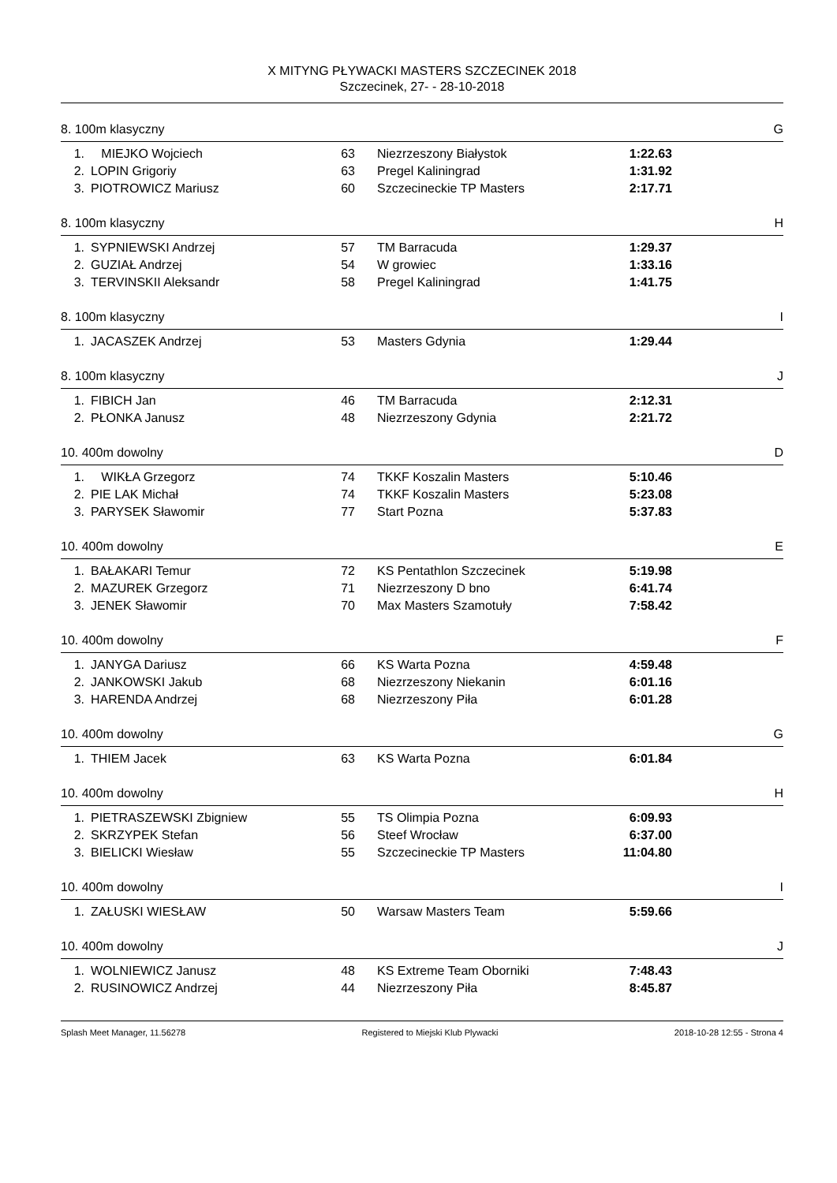X MITYNG PŁYWACKI MASTERS SZCZECINEK 2018
Szczecinek, 27- - 28-10-2018
8. 100m klasyczny G
| 1. | MIEJKO Wojciech | 63 | Niezrzeszony Białystok | 1:22.63 |
| 2. | LOPIN Grigoriy | 63 | Pregel Kaliningrad | 1:31.92 |
| 3. | PIOTROWICZ Mariusz | 60 | Szczecineckie TP Masters | 2:17.71 |
8. 100m klasyczny H
| 1. | SYPNIEWSKI Andrzej | 57 | TM Barracuda | 1:29.37 |
| 2. | GUZIAŁ Andrzej | 54 | W growiec | 1:33.16 |
| 3. | TERVINSKII Aleksandr | 58 | Pregel Kaliningrad | 1:41.75 |
8. 100m klasyczny I
| 1. | JACASZEK Andrzej | 53 | Masters Gdynia | 1:29.44 |
8. 100m klasyczny J
| 1. | FIBICH Jan | 46 | TM Barracuda | 2:12.31 |
| 2. | PŁONKA Janusz | 48 | Niezrzeszony Gdynia | 2:21.72 |
10. 400m dowolny D
| 1. | WIKŁA Grzegorz | 74 | TKKF Koszalin Masters | 5:10.46 |
| 2. | PIE LAK Michał | 74 | TKKF Koszalin Masters | 5:23.08 |
| 3. | PARYSEK Sławomir | 77 | Start Pozna | 5:37.83 |
10. 400m dowolny E
| 1. | BAŁAKARI Temur | 72 | KS Pentathlon Szczecinek | 5:19.98 |
| 2. | MAZUREK Grzegorz | 71 | Niezrzeszony D bno | 6:41.74 |
| 3. | JENEK Sławomir | 70 | Max Masters Szamotuły | 7:58.42 |
10. 400m dowolny F
| 1. | JANYGA Dariusz | 66 | KS Warta Pozna | 4:59.48 |
| 2. | JANKOWSKI Jakub | 68 | Niezrzeszony Niekanin | 6:01.16 |
| 3. | HARENDA Andrzej | 68 | Niezrzeszony Piła | 6:01.28 |
10. 400m dowolny G
| 1. | THIEM Jacek | 63 | KS Warta Pozna | 6:01.84 |
10. 400m dowolny H
| 1. | PIETRASZEWSKI Zbigniew | 55 | TS Olimpia Pozna | 6:09.93 |
| 2. | SKRZYPEK Stefan | 56 | Steef Wrocław | 6:37.00 |
| 3. | BIELICKI Wiesław | 55 | Szczecineckie TP Masters | 11:04.80 |
10. 400m dowolny I
| 1. | ZAŁUSKI WIESŁAW | 50 | Warsaw Masters Team | 5:59.66 |
10. 400m dowolny J
| 1. | WOLNIEWICZ Janusz | 48 | KS Extreme Team Oborniki | 7:48.43 |
| 2. | RUSINOWICZ Andrzej | 44 | Niezrzeszony Piła | 8:45.87 |
Splash Meet Manager, 11.56278 Registered to Miejski Klub Plywacki 2018-10-28 12:55 - Strona 4